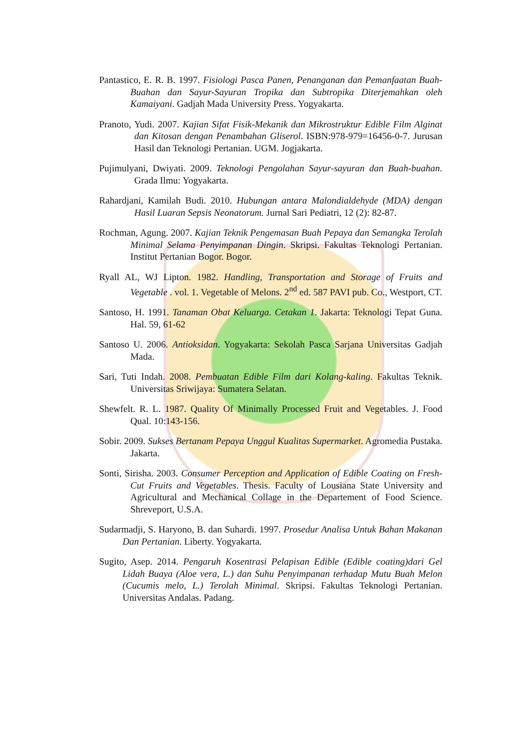Pantastico, E. R. B. 1997. Fisiologi Pasca Panen, Penanganan dan Pemanfaatan Buah-Buahan dan Sayur-Sayuran Tropika dan Subtropika Diterjemahkan oleh Kamaiyani. Gadjah Mada University Press. Yogyakarta.
Pranoto, Yudi. 2007. Kajian Sifat Fisik-Mekanik dan Mikrostruktur Edible Film Alginat dan Kitosan dengan Penambahan Gliserol. ISBN:978-979=16456-0-7. Jurusan Hasil dan Teknologi Pertanian. UGM. Jogjakarta.
Pujimulyani, Dwiyati. 2009. Teknologi Pengolahan Sayur-sayuran dan Buah-buahan. Grada Ilmu: Yogyakarta.
Rahardjani, Kamilah Budi. 2010. Hubungan antara Malondialdehyde (MDA) dengan Hasil Luaran Sepsis Neonatorum. Jurnal Sari Pediatri, 12 (2): 82-87.
Rochman, Agung. 2007. Kajian Teknik Pengemasan Buah Pepaya dan Semangka Terolah Minimal Selama Penyimpanan Dingin. Skripsi. Fakultas Teknologi Pertanian. Institut Pertanian Bogor. Bogor.
Ryall AL, WJ Lipton. 1982. Handling, Transportation and Storage of Fruits and Vegetable . vol. 1. Vegetable of Melons. 2<sup>nd</sup> ed. 587 PAVI pub. Co., Westport, CT.
Santoso, H. 1991. Tanaman Obat Keluarga. Cetakan 1. Jakarta: Teknologi Tepat Guna. Hal. 59, 61-62
Santoso U. 2006. Antioksidan. Yogyakarta: Sekolah Pasca Sarjana Universitas Gadjah Mada.
Sari, Tuti Indah. 2008. Pembuatan Edible Film dari Kolang-kaling. Fakultas Teknik. Universitas Sriwijaya: Sumatera Selatan.
Shewfelt. R. L. 1987. Quality Of Minimally Processed Fruit and Vegetables. J. Food Qual. 10:143-156.
Sobir. 2009. Sukses Bertanam Pepaya Unggul Kualitas Supermarket. Agromedia Pustaka. Jakarta.
Sonti, Sirisha. 2003. Consumer Perception and Application of Edible Coating on Fresh-Cut Fruits and Vegetables. Thesis. Faculty of Lousiana State University and Agricultural and Mechanical Collage in the Departement of Food Science. Shreveport, U.S.A.
Sudarmadji, S. Haryono, B. dan Suhardi. 1997. Prosedur Analisa Untuk Bahan Makanan Dan Pertanian. Liberty. Yogyakarta.
Sugito, Asep. 2014. Pengaruh Kosentrasi Pelapisan Edible (Edible coating)dari Gel Lidah Buaya (Aloe vera, L.) dan Suhu Penyimpanan terhadap Mutu Buah Melon (Cucumis melo, L.) Terolah Minimal. Skripsi. Fakultas Teknologi Pertanian. Universitas Andalas. Padang.